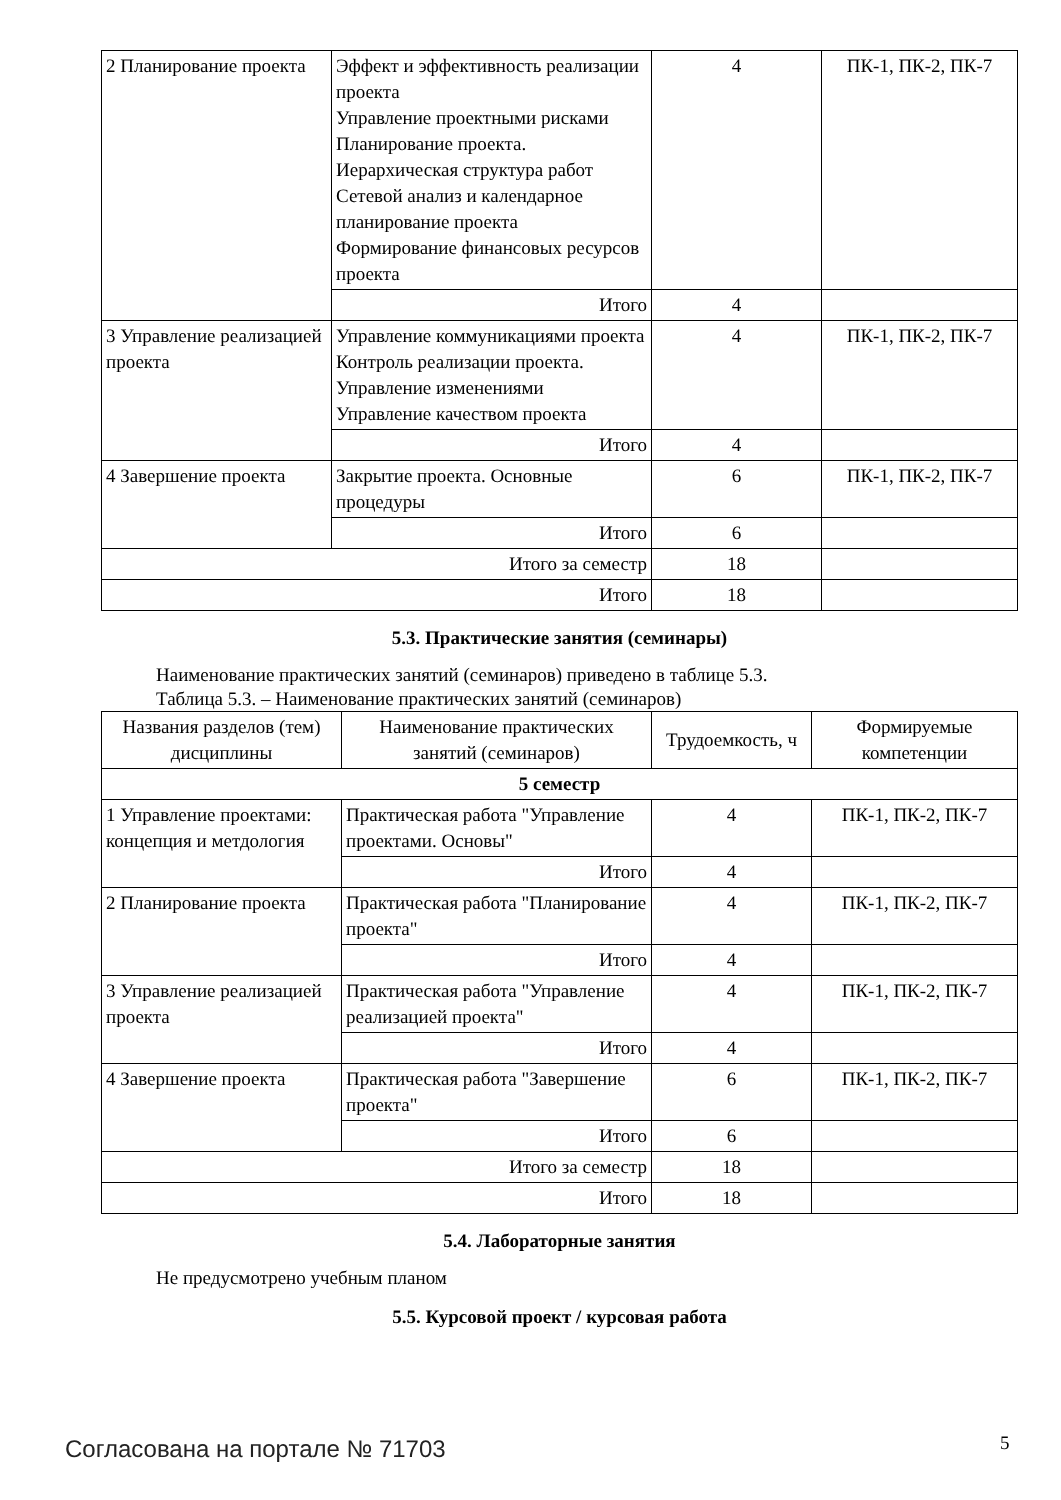| 2 Планирование проекта | Эффект и эффективность реализации проекта Управление проектными рисками Планирование проекта. Иерархическая структура работ Сетевой анализ и календарное планирование проекта Формирование финансовых ресурсов проекта | 4 | ПК-1, ПК-2, ПК-7 |
| | Итого | 4 | |
| 3 Управление реализацией проекта | Управление коммуникациями проекта Контроль реализации проекта. Управление изменениями Управление качеством проекта | 4 | ПК-1, ПК-2, ПК-7 |
| | Итого | 4 | |
| 4 Завершение проекта | Закрытие проекта. Основные процедуры | 6 | ПК-1, ПК-2, ПК-7 |
| | Итого | 6 | |
| Итого за семестр | | 18 | |
| Итого | | 18 | |
5.3. Практические занятия (семинары)
Наименование практических занятий (семинаров) приведено в таблице 5.3.
Таблица 5.3. – Наименование практических занятий (семинаров)
| Названия разделов (тем) дисциплины | Наименование практических занятий (семинаров) | Трудоемкость, ч | Формируемые компетенции |
| --- | --- | --- | --- |
| 5 семестр | | | |
| 1 Управление проектами: концепция и метдология | Практическая работа "Управление проектами. Основы" | 4 | ПК-1, ПК-2, ПК-7 |
| | Итого | 4 | |
| 2 Планирование проекта | Практическая работа "Планирование проекта" | 4 | ПК-1, ПК-2, ПК-7 |
| | Итого | 4 | |
| 3 Управление реализацией проекта | Практическая работа "Управление реализацией проекта" | 4 | ПК-1, ПК-2, ПК-7 |
| | Итого | 4 | |
| 4 Завершение проекта | Практическая работа "Завершение проекта" | 6 | ПК-1, ПК-2, ПК-7 |
| | Итого | 6 | |
| Итого за семестр | | 18 | |
| Итого | | 18 | |
5.4. Лабораторные занятия
Не предусмотрено учебным планом
5.5. Курсовой проект / курсовая работа
Согласована на портале № 71703 5